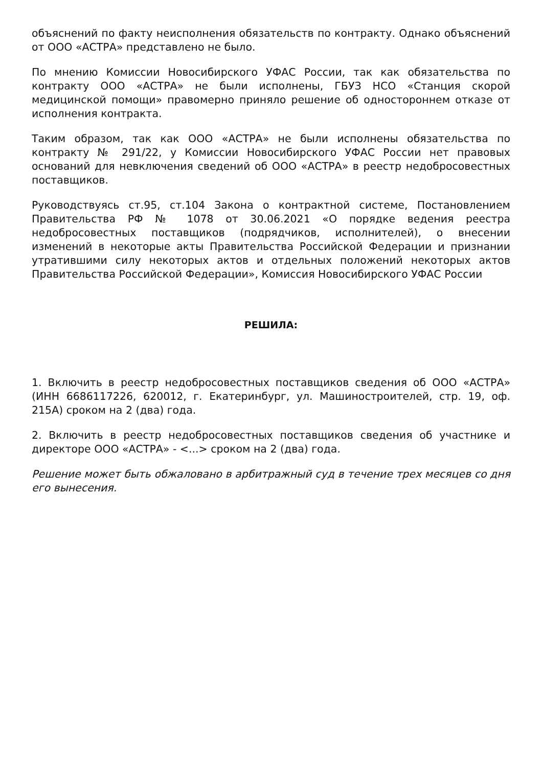объяснений по факту неисполнения обязательств по контракту. Однако объяснений от ООО «АСТРА» представлено не было.
По мнению Комиссии Новосибирского УФАС России, так как обязательства по контракту ООО «АСТРА» не были исполнены, ГБУЗ НСО «Станция скорой медицинской помощи» правомерно приняло решение об одностороннем отказе от исполнения контракта.
Таким образом, так как ООО «АСТРА» не были исполнены обязательства по контракту № 291/22, у Комиссии Новосибирского УФАС России нет правовых оснований для невключения сведений об ООО «АСТРА» в реестр недобросовестных поставщиков.
Руководствуясь ст.95, ст.104 Закона о контрактной системе, Постановлением Правительства РФ № 1078 от 30.06.2021 «О порядке ведения реестра недобросовестных поставщиков (подрядчиков, исполнителей), о внесении изменений в некоторые акты Правительства Российской Федерации и признании утратившими силу некоторых актов и отдельных положений некоторых актов Правительства Российской Федерации», Комиссия Новосибирского УФАС России
РЕШИЛА:
1. Включить в реестр недобросовестных поставщиков сведения об ООО «АСТРА» (ИНН 6686117226, 620012, г. Екатеринбург, ул. Машиностроителей, стр. 19, оф. 215А) сроком на 2 (два) года.
2. Включить в реестр недобросовестных поставщиков сведения об участнике и директоре ООО «АСТРА» - <...> сроком на 2 (два) года.
Решение может быть обжаловано в арбитражный суд в течение трех месяцев со дня его вынесения.